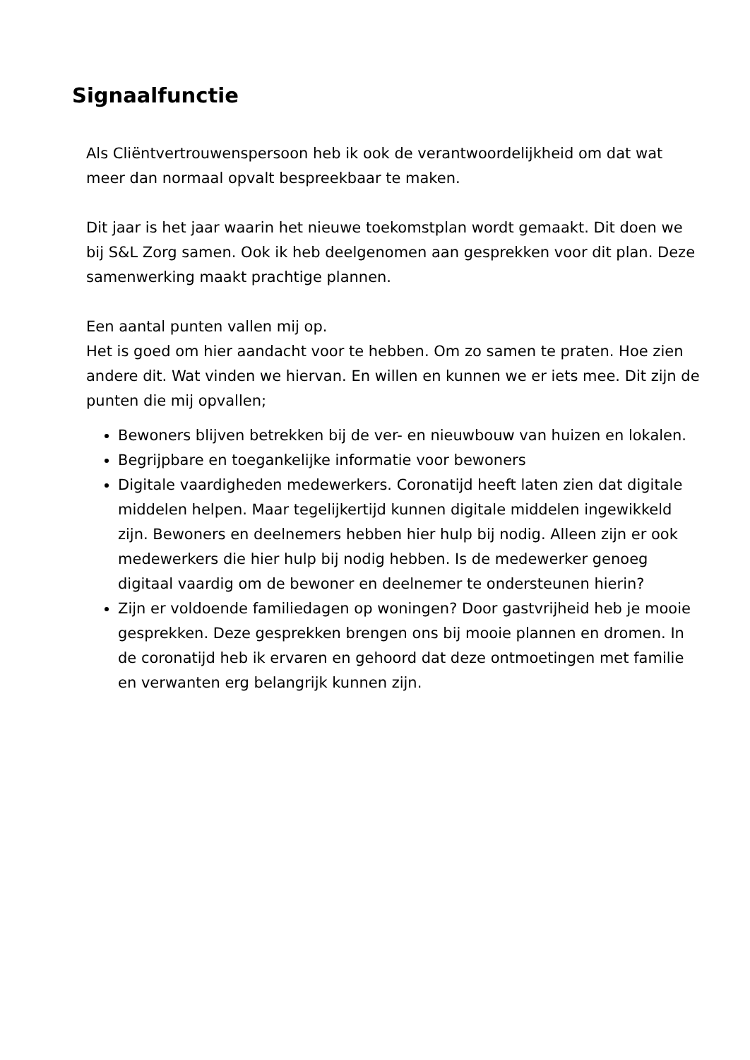Signaalfunctie
Als Cliëntvertrouwenspersoon heb ik ook de verantwoordelijkheid om dat wat meer dan normaal opvalt bespreekbaar te maken.
Dit jaar is het jaar waarin het nieuwe toekomstplan wordt gemaakt. Dit doen we bij S&L Zorg samen. Ook ik heb deelgenomen aan gesprekken voor dit plan. Deze samenwerking maakt prachtige plannen.
Een aantal punten vallen mij op.
Het is goed om hier aandacht voor te hebben. Om zo samen te praten. Hoe zien andere dit. Wat vinden we hiervan. En willen en kunnen we er iets mee. Dit zijn de punten die mij opvallen;
Bewoners blijven betrekken bij de ver- en nieuwbouw van huizen en lokalen.
Begrijpbare en toegankelijke informatie voor bewoners
Digitale vaardigheden medewerkers. Coronatijd heeft laten zien dat digitale middelen helpen. Maar tegelijkertijd kunnen digitale middelen ingewikkeld zijn. Bewoners en deelnemers hebben hier hulp bij nodig. Alleen zijn er ook medewerkers die hier hulp bij nodig hebben. Is de medewerker genoeg digitaal vaardig om de bewoner en deelnemer te ondersteunen hierin?
Zijn er voldoende familiedagen op woningen? Door gastvrijheid heb je mooie gesprekken. Deze gesprekken brengen ons bij mooie plannen en dromen. In de coronatijd heb ik ervaren en gehoord dat deze ontmoetingen met familie en verwanten erg belangrijk kunnen zijn.